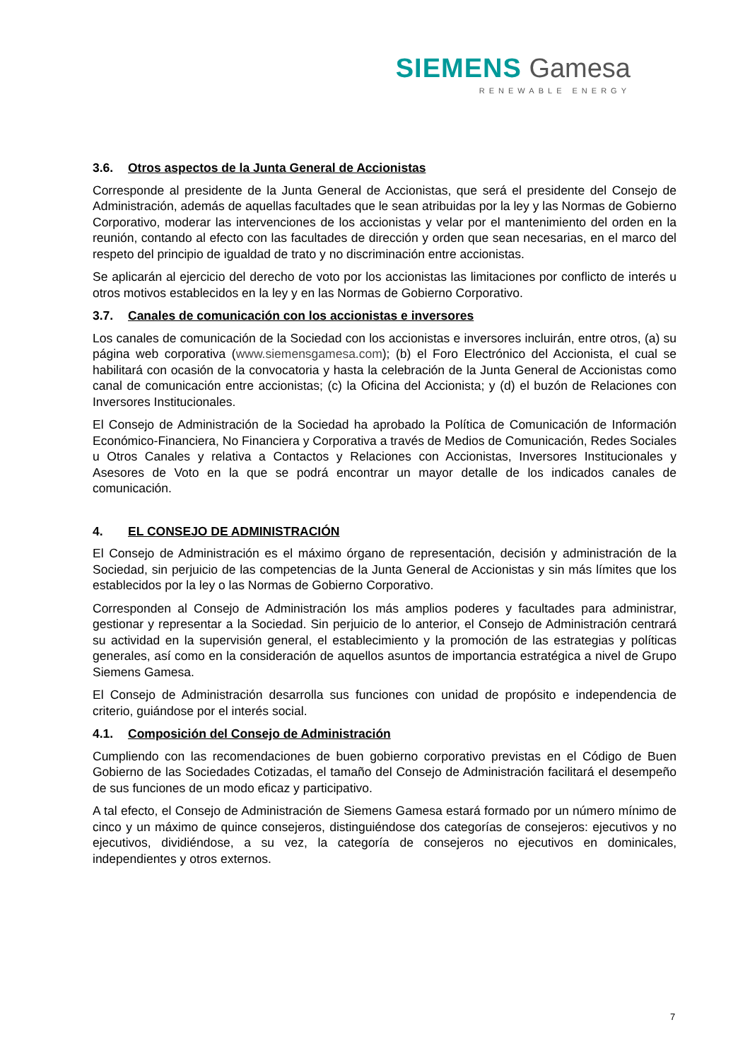SIEMENS Gamesa
RENEWABLE ENERGY
3.6. Otros aspectos de la Junta General de Accionistas
Corresponde al presidente de la Junta General de Accionistas, que será el presidente del Consejo de Administración, además de aquellas facultades que le sean atribuidas por la ley y las Normas de Gobierno Corporativo, moderar las intervenciones de los accionistas y velar por el mantenimiento del orden en la reunión, contando al efecto con las facultades de dirección y orden que sean necesarias, en el marco del respeto del principio de igualdad de trato y no discriminación entre accionistas.
Se aplicarán al ejercicio del derecho de voto por los accionistas las limitaciones por conflicto de interés u otros motivos establecidos en la ley y en las Normas de Gobierno Corporativo.
3.7. Canales de comunicación con los accionistas e inversores
Los canales de comunicación de la Sociedad con los accionistas e inversores incluirán, entre otros, (a) su página web corporativa (www.siemensgamesa.com); (b) el Foro Electrónico del Accionista, el cual se habilitará con ocasión de la convocatoria y hasta la celebración de la Junta General de Accionistas como canal de comunicación entre accionistas; (c) la Oficina del Accionista; y (d) el buzón de Relaciones con Inversores Institucionales.
El Consejo de Administración de la Sociedad ha aprobado la Política de Comunicación de Información Económico-Financiera, No Financiera y Corporativa a través de Medios de Comunicación, Redes Sociales u Otros Canales y relativa a Contactos y Relaciones con Accionistas, Inversores Institucionales y Asesores de Voto en la que se podrá encontrar un mayor detalle de los indicados canales de comunicación.
4. EL CONSEJO DE ADMINISTRACIÓN
El Consejo de Administración es el máximo órgano de representación, decisión y administración de la Sociedad, sin perjuicio de las competencias de la Junta General de Accionistas y sin más límites que los establecidos por la ley o las Normas de Gobierno Corporativo.
Corresponden al Consejo de Administración los más amplios poderes y facultades para administrar, gestionar y representar a la Sociedad. Sin perjuicio de lo anterior, el Consejo de Administración centrará su actividad en la supervisión general, el establecimiento y la promoción de las estrategias y políticas generales, así como en la consideración de aquellos asuntos de importancia estratégica a nivel de Grupo Siemens Gamesa.
El Consejo de Administración desarrolla sus funciones con unidad de propósito e independencia de criterio, guiándose por el interés social.
4.1. Composición del Consejo de Administración
Cumpliendo con las recomendaciones de buen gobierno corporativo previstas en el Código de Buen Gobierno de las Sociedades Cotizadas, el tamaño del Consejo de Administración facilitará el desempeño de sus funciones de un modo eficaz y participativo.
A tal efecto, el Consejo de Administración de Siemens Gamesa estará formado por un número mínimo de cinco y un máximo de quince consejeros, distinguiéndose dos categorías de consejeros: ejecutivos y no ejecutivos, dividiéndose, a su vez, la categoría de consejeros no ejecutivos en dominicales, independientes y otros externos.
7